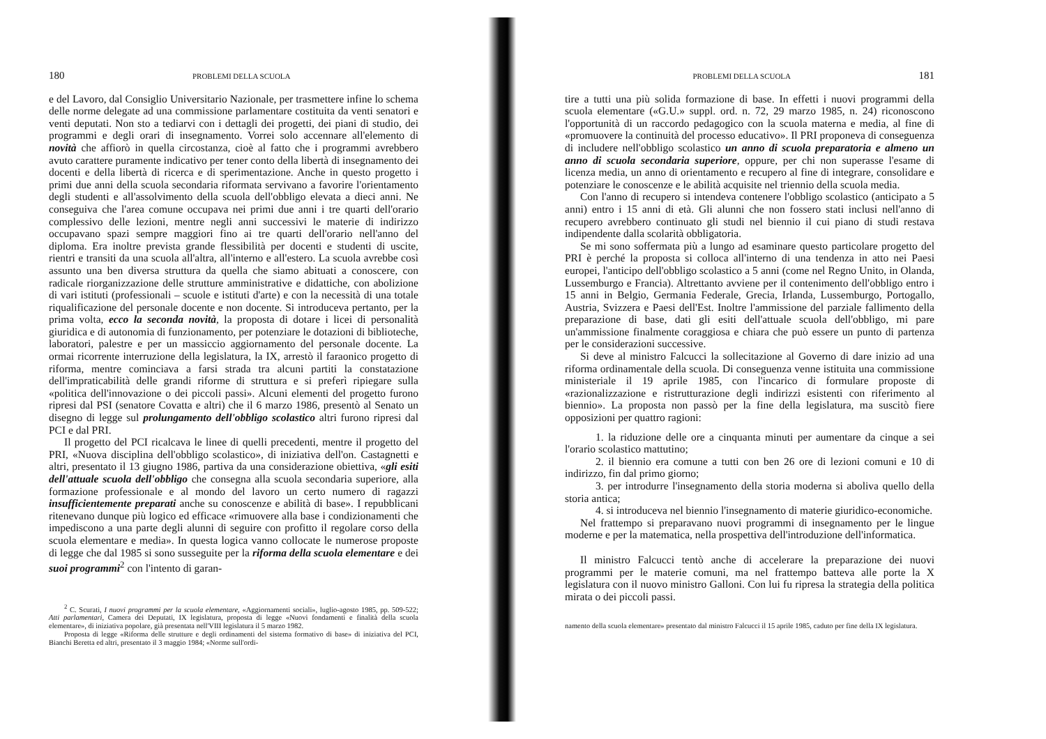180 PROBLEMI DELLA SCUOLA
e del Lavoro, dal Consiglio Universitario Nazionale, per trasmettere infine lo schema delle norme delegate ad una commissione parlamentare costituita da venti senatori e venti deputati. Non sto a tediarvi con i dettagli dei progetti, dei piani di studio, dei programmi e degli orari di insegnamento. Vorrei solo accennare all'elemento di novità che affiorò in quella circostanza, cioè al fatto che i programmi avrebbero avuto carattere puramente indicativo per tener conto della libertà di insegnamento dei docenti e della libertà di ricerca e di sperimentazione. Anche in questo progetto i primi due anni della scuola secondaria riformata servivano a favorire l'orientamento degli studenti e all'assolvimento della scuola dell'obbligo elevata a dieci anni. Ne conseguiva che l'area comune occupava nei primi due anni i tre quarti dell'orario complessivo delle lezioni, mentre negli anni successivi le materie di indirizzo occupavano spazi sempre maggiori fino ai tre quarti dell'orario nell'anno del diploma. Era inoltre prevista grande flessibilità per docenti e studenti di uscite, rientri e transiti da una scuola all'altra, all'interno e all'estero. La scuola avrebbe così assunto una ben diversa struttura da quella che siamo abituati a conoscere, con radicale riorganizzazione delle strutture amministrative e didattiche, con abolizione di vari istituti (professionali – scuole e istituti d'arte) e con la necessità di una totale riqualificazione del personale docente e non docente. Si introduceva pertanto, per la prima volta, ecco la seconda novità, la proposta di dotare i licei di personalità giuridica e di autonomia di funzionamento, per potenziare le dotazioni di biblioteche, laboratori, palestre e per un massiccio aggiornamento del personale docente. La ormai ricorrente interruzione della legislatura, la IX, arrestò il faraonico progetto di riforma, mentre cominciava a farsi strada tra alcuni partiti la constatazione dell'impraticabilità delle grandi riforme di struttura e si preferì ripiegare sulla «politica dell'innovazione o dei piccoli passi». Alcuni elementi del progetto furono ripresi dal PSI (senatore Covatta e altri) che il 6 marzo 1986, presentò al Senato un disegno di legge sul prolungamento dell'obbligo scolastico altri furono ripresi dal PCI e dal PRI.
Il progetto del PCI ricalcava le linee di quelli precedenti, mentre il progetto del PRI, «Nuova disciplina dell'obbligo scolastico», di iniziativa dell'on. Castagnetti e altri, presentato il 13 giugno 1986, partiva da una considerazione obiettiva, «gli esiti dell'attuale scuola dell'obbligo che consegna alla scuola secondaria superiore, alla formazione professionale e al mondo del lavoro un certo numero di ragazzi insufficientemente preparati anche su conoscenze e abilità di base». I repubblicani ritenevano dunque più logico ed efficace «rimuovere alla base i condizionamenti che impediscono a una parte degli alunni di seguire con profitto il regolare corso della scuola elementare e media». In questa logica vanno collocate le numerose proposte di legge che dal 1985 si sono susseguite per la riforma della scuola elementare e dei suoi programmi<sup>2</sup> con l'intento di garan-
<sup>2</sup> C. Scurati, I nuovi programmi per la scuola elementare, «Aggiornamenti sociali», luglio-agosto 1985, pp. 509-522; Atti parlamentari, Camera dei Deputati, IX legislatura, proposta di legge «Nuovi fondamenti e finalità della scuola elementare», di iniziativa popolare, già presentata nell'VIII legislatura il 5 marzo 1982.
Proposta di legge «Riforma delle strutture e degli ordinamenti del sistema formativo di base» di iniziativa del PCI, Bianchi Beretta ed altri, presentato il 3 maggio 1984; «Norme sull'ordi-
PROBLEMI DELLA SCUOLA 181
tire a tutti una più solida formazione di base. In effetti i nuovi programmi della scuola elementare («G.U.» suppl. ord. n. 72, 29 marzo 1985, n. 24) riconoscono l'opportunità di un raccordo pedagogico con la scuola materna e media, al fine di «promuovere la continuità del processo educativo». Il PRI proponeva di conseguenza di includere nell'obbligo scolastico un anno di scuola preparatoria e almeno un anno di scuola secondaria superiore, oppure, per chi non superasse l'esame di licenza media, un anno di orientamento e recupero al fine di integrare, consolidare e potenziare le conoscenze e le abilità acquisite nel triennio della scuola media.
Con l'anno di recupero si intendeva contenere l'obbligo scolastico (anticipato a 5 anni) entro i 15 anni di età. Gli alunni che non fossero stati inclusi nell'anno di recupero avrebbero continuato gli studi nel biennio il cui piano di studi restava indipendente dalla scolarità obbligatoria.
Se mi sono soffermata più a lungo ad esaminare questo particolare progetto del PRI è perché la proposta si colloca all'interno di una tendenza in atto nei Paesi europei, l'anticipo dell'obbligo scolastico a 5 anni (come nel Regno Unito, in Olanda, Lussemburgo e Francia). Altrettanto avviene per il contenimento dell'obbligo entro i 15 anni in Belgio, Germania Federale, Grecia, Irlanda, Lussemburgo, Portogallo, Austria, Svizzera e Paesi dell'Est. Inoltre l'ammissione del parziale fallimento della preparazione di base, dati gli esiti dell'attuale scuola dell'obbligo, mi pare un'ammissione finalmente coraggiosa e chiara che può essere un punto di partenza per le considerazioni successive.
Si deve al ministro Falcucci la sollecitazione al Governo di dare inizio ad una riforma ordinamentale della scuola. Di conseguenza venne istituita una commissione ministeriale il 19 aprile 1985, con l'incarico di formulare proposte di «razionalizzazione e ristrutturazione degli indirizzi esistenti con riferimento al biennio». La proposta non passò per la fine della legislatura, ma suscitò fiere opposizioni per quattro ragioni:
1. la riduzione delle ore a cinquanta minuti per aumentare da cinque a sei l'orario scolastico mattutino;
2. il biennio era comune a tutti con ben 26 ore di lezioni comuni e 10 di indirizzo, fin dal primo giorno;
3. per introdurre l'insegnamento della storia moderna si aboliva quello della storia antica;
4. si introduceva nel biennio l'insegnamento di materie giuridico-economiche.
Nel frattempo si preparavano nuovi programmi di insegnamento per le lingue moderne e per la matematica, nella prospettiva dell'introduzione dell'informatica.
Il ministro Falcucci tentò anche di accelerare la preparazione dei nuovi programmi per le materie comuni, ma nel frattempo batteva alle porte la X legislatura con il nuovo ministro Galloni. Con lui fu ripresa la strategia della politica mirata o dei piccoli passi.
namento della scuola elementare» presentato dal ministro Falcucci il 15 aprile 1985, caduto per fine della IX legislatura.